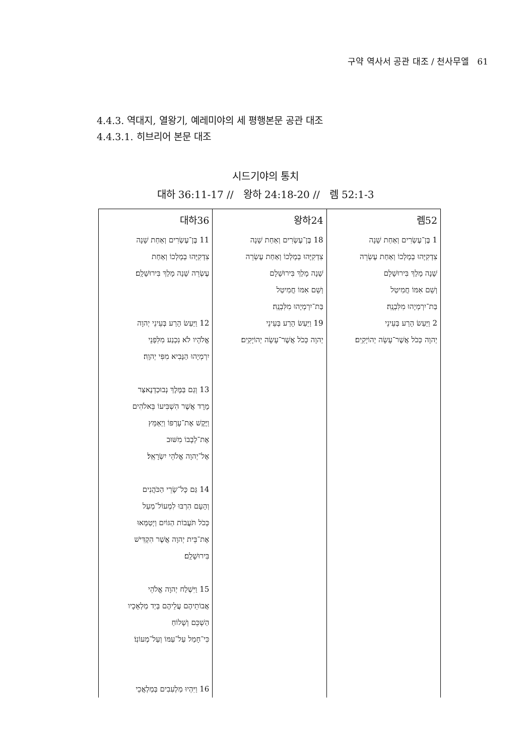구약 역사서 공관 대조 / 천사무엘 61
4.4.3. 역대지, 열왕기, 예레미야의 세 평행본문 공관 대조
4.4.3.1. 히브리어 본문 대조
시드기야의 통치
대하 36:11-17 // 왕하 24:18-20 // 렘 52:1-3
| 대하36 | 왕하24 | 렘52 |
| 11 בֶּן־עֶשְׂרִים וְאַחַת שָׁנָה צִדְקִיָּהוּ בְמָלְכוֹ וְאַחַת עֶשְׂרֵה שָׁנָה מָלַךְ בִּירוּשָׁלָֽם׃ 12 וַיַּעַשׂ הָרַע בְּעֵינֵי יְהוָה אֱלֹהָיו לֹא נִכְנַע מִלִּפְנֵי יִרְמְיָהוּ הַנָּבִיא מִפִּי יְהוָֽה׃ 13 וְגַם בַּמֶּלֶךְ נְבוּכַדְנֶאצַּר מָרָד אֲשֶׁר הִשְׁבִּיעוֹ בֵּאלֹהִים וַיֶּקֶשׁ אֶת־עָרְפּוֹ וַיְאַמֵּץ אֶת־לְבָבוֹ מִשּׁוּב אֶל־יְהוָה אֱלֹהֵי יִשְׂרָאֵֽל׃ 14 גַּם כָּל־שָׂרֵי הַכֹּהֲנִים וְהָעָם הִרְבּוּ לִמְעוֹל־מַעַל כְּכֹל תֹּעֲבוֹת הַגּוֹיִם וַיְטַמְּאוּ אֶת־בֵּית יְהוָה אֲשֶׁר הִקְדִּישׁ בִּירוּשָׁלָֽם׃ 15 וַיִּשְׁלַח יְהוָה אֱלֹהֵי אֲבוֹתֵיהֶם עֲלֵיהֶם בְּיַד מַלְאָכָיו הַשְׁכֵּם וְשָׁלוֹחַ כִּי־חָמַל עַל־עַמּוֹ וְעַל־מְעוֹנֽוֹ׃ 16 וַיִּהְיוּ מַלְעִבִים בְּמַלְאֲכֵי | 18 בֶּן־עֶשְׂרִים וְאַחַת שָׁנָה צִדְקִיָּהוּ בְמָלְכוֹ וְאַחַת עֶשְׂרֵה שָׁנָה מָלַךְ בִּירוּשָׁלָם וְשֵׁם אִמּוֹ חֲמִיטַל בַּת־יִרְמְיָהוּ מִלִּבְנָֽה׃ 19 וַיַּעַשׂ הָרַע בְּעֵינֵי יְהוָה כְּכֹל אֲשֶׁר־עָשָׂה יְהוֹיָקִֽים׃ | 1 בֶּן־עֶשְׂרִים וְאַחַת שָׁנָה צִדְקִיָּהוּ בְמָלְכוֹ וְאַחַת עֶשְׂרֵה שָׁנָה מָלַךְ בִּירוּשָׁלָם וְשֵׁם אִמּוֹ חֲמִיטַל בַּת־יִרְמְיָהוּ מִלִּבְנָֽה׃ 2 וַיַּעַשׂ הָרַע בְּעֵינֵי יְהוָה כְּכֹל אֲשֶׁר־עָשָׂה יְהוֹיָקִֽים׃ |